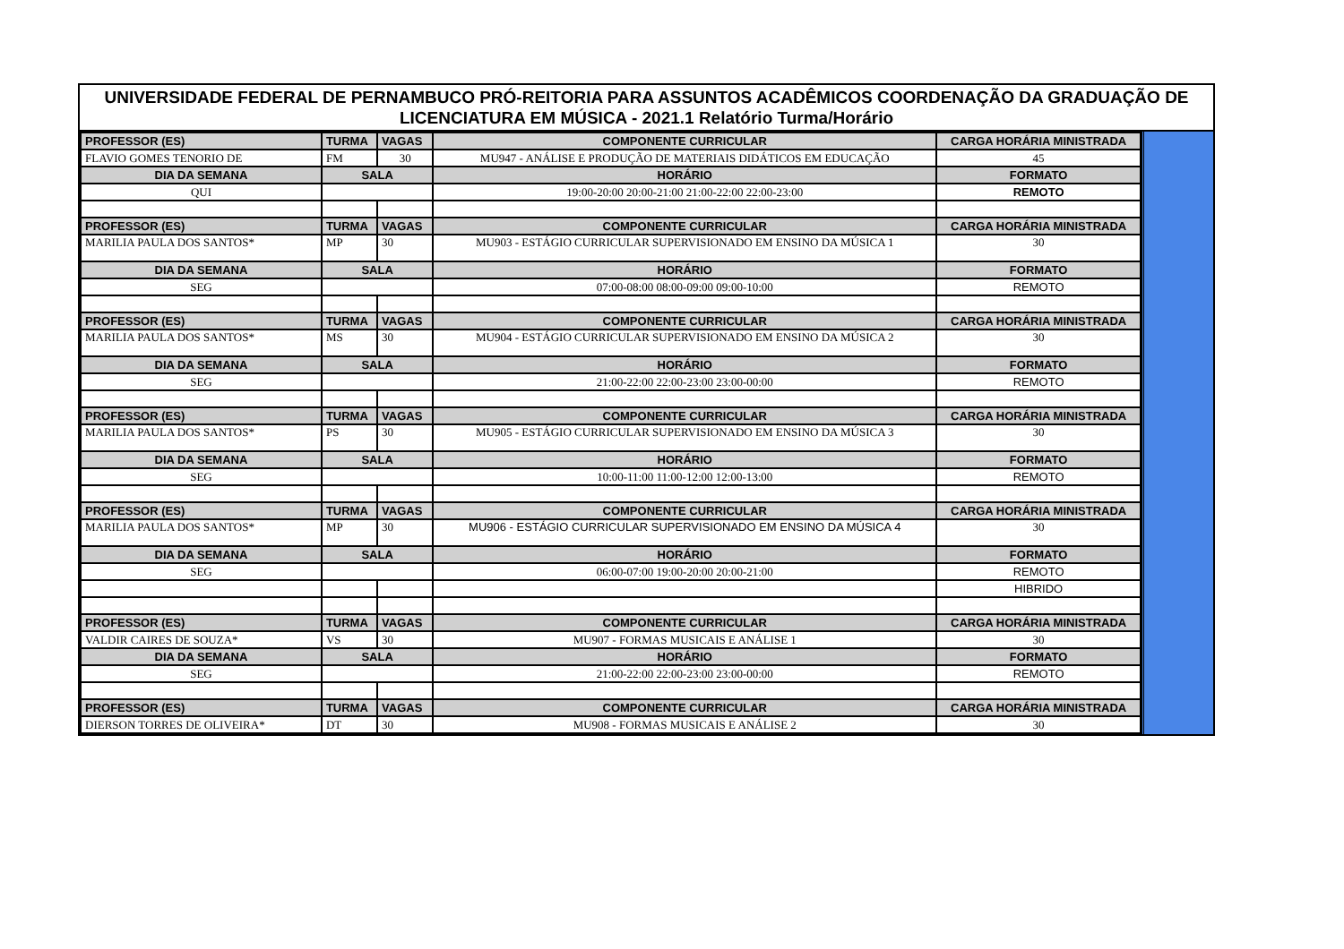UNIVERSIDADE FEDERAL DE PERNAMBUCO PRÓ-REITORIA PARA ASSUNTOS ACADÊMICOS COORDENAÇÃO DA GRADUAÇÃO DE LICENCIATURA EM MÚSICA - 2021.1 Relatório Turma/Horário
| PROFESSOR (ES) | TURMA | VAGAS | COMPONENTE CURRICULAR | CARGA HORÁRIA MINISTRADA |
| --- | --- | --- | --- | --- |
| FLAVIO GOMES TENORIO DE | FM | 30 | MU947 - ANÁLISE E PRODUÇÃO DE MATERIAIS DIDÁTICOS EM EDUCAÇÃO | 45 |
| DIA DA SEMANA | SALA | | HORÁRIO | FORMATO |
| QUI | | | 19:00-20:00 20:00-21:00 21:00-22:00 22:00-23:00 | REMOTO |
| PROFESSOR (ES) | TURMA | VAGAS | COMPONENTE CURRICULAR | CARGA HORÁRIA MINISTRADA |
| MARILIA PAULA DOS SANTOS* | MP | 30 | MU903 - ESTÁGIO CURRICULAR SUPERVISIONADO EM ENSINO DA MÚSICA 1 | 30 |
| DIA DA SEMANA | SALA | | HORÁRIO | FORMATO |
| SEG | | | 07:00-08:00 08:00-09:00 09:00-10:00 | REMOTO |
| PROFESSOR (ES) | TURMA | VAGAS | COMPONENTE CURRICULAR | CARGA HORÁRIA MINISTRADA |
| MARILIA PAULA DOS SANTOS* | MS | 30 | MU904 - ESTÁGIO CURRICULAR SUPERVISIONADO EM ENSINO DA MÚSICA 2 | 30 |
| DIA DA SEMANA | SALA | | HORÁRIO | FORMATO |
| SEG | | | 21:00-22:00 22:00-23:00 23:00-00:00 | REMOTO |
| PROFESSOR (ES) | TURMA | VAGAS | COMPONENTE CURRICULAR | CARGA HORÁRIA MINISTRADA |
| MARILIA PAULA DOS SANTOS* | PS | 30 | MU905 - ESTÁGIO CURRICULAR SUPERVISIONADO EM ENSINO DA MÚSICA 3 | 30 |
| DIA DA SEMANA | SALA | | HORÁRIO | FORMATO |
| SEG | | | 10:00-11:00 11:00-12:00 12:00-13:00 | REMOTO |
| PROFESSOR (ES) | TURMA | VAGAS | COMPONENTE CURRICULAR | CARGA HORÁRIA MINISTRADA |
| MARILIA PAULA DOS SANTOS* | MP | 30 | MU906 - ESTÁGIO CURRICULAR SUPERVISIONADO EM ENSINO DA MÚSICA 4 | 30 |
| DIA DA SEMANA | SALA | | HORÁRIO | FORMATO |
| SEG | | | 06:00-07:00 19:00-20:00 20:00-21:00 | REMOTO |
| | | | | HIBRIDO |
| PROFESSOR (ES) | TURMA | VAGAS | COMPONENTE CURRICULAR | CARGA HORÁRIA MINISTRADA |
| VALDIR CAIRES DE SOUZA* | VS | 30 | MU907 - FORMAS MUSICAIS E ANÁLISE 1 | 30 |
| DIA DA SEMANA | SALA | | HORÁRIO | FORMATO |
| SEG | | | 21:00-22:00 22:00-23:00 23:00-00:00 | REMOTO |
| PROFESSOR (ES) | TURMA | VAGAS | COMPONENTE CURRICULAR | CARGA HORÁRIA MINISTRADA |
| DIERSON TORRES DE OLIVEIRA* | DT | 30 | MU908 - FORMAS MUSICAIS E ANÁLISE 2 | 30 |